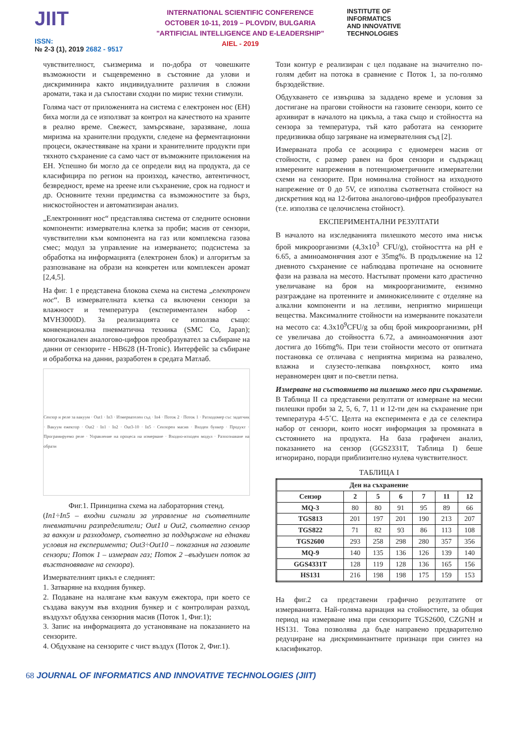JIIT
ISSN:
№ 2-3 (1), 2019 2682 - 9517
INTERNATIONAL SCIENTIFIC CONFERENCE
OCTOBER 10-11, 2019 – PLOVDIV, BULGARIA
"ARTIFICIAL INTELLIGENCE AND E-LEADERSHIP"
AIEL - 2019
INSTITUTE OF
INFORMATICS
AND INNOVATIVE
TECHNOLOGIES
чувствителност, съизмерима и по-добра от човешките възможности и същевременно в състояние да улови и дискриминира както индивидуалните различия в сложни аромати, така и да съпостави сходни по мирис техни стимули.
Голяма част от приложенията на система с електронен нос (ЕН) биха могли да се използват за контрол на качеството на храните в реално време. Свежест, замърсяване, заразяване, лоша миризма на хранителни продукти, следене на ферментационни процеси, окачествяване на храни и хранителните продукти при тяхното съхранение са само част от възможните приложения на ЕН. Успешно би могло да се определи вид на продукта, да се класифицира по регион на произход, качество, автентичност, безвредност, време на зреене или съхранение, срок на годност и др. Основните техни предимства са възможностите за бърз, нискостойностен и автоматизиран анализ.
„Електронният нос“ представлява система от следните основни компоненти: измервателна клетка за проби; масив от сензори, чувствителни към компонента на газ или комплексна газова смес; модул за управление на измерването; подсистема за обработка на информацията (електронен блок) и алгоритъм за разпознаване на образи на конкретен или комплексен аромат [2,4,5].
На фиг. 1 е представена блокова схема на система „електронен нос“. В измервателната клетка са включени сензори за влажност и температура (експериментален набор - MVH3000D). За реализацията се използва също: конвенционална пневматична техника (SMC Co, Japan); многоканален аналогово-цифров преобразувател за събиране на данни от сензорите - HB628 (H-Tronic). Интерфейс за събиране и обработка на данни, разработен в средата Матлаб.
Сензор и реле за вакуум · Out1 · In3 · Измервателен съд · In4 · Поток 2 · Поток 1 · Разходомер със задатчик · Вакуум ежектор · Out2 · In1 · In2 · Out3-10 · In5 · Сензорен масив · Входен бункер · Продукт · Програмируемо реле · Управление на процеса на измерване · Входно-изходен модул · Разпознаване на образи
Фиг.1. Принципна схема на лабораторния стенд.
(In1÷In5 – входни сигнали за управление на съответните пневматични разпределители; Out1 и Out2, съответно сензор за ваккум и разходомер, съответно за поддържане на еднакви условия на експеримента; Out3÷Out10 – показания на газовите сензори; Поток 1 – измерван газ; Поток 2 –въздушен поток за възстановяване на сензора).
Измервателният цикъл е следният:
1. Затваряне на входния бункер.
2. Подаване на налягане към вакуум ежектора, при което се създава вакуум във входния бункер и с контролиран разход, въздухът обдухва сензорния масив (Поток 1, Фиг.1);
3. Запис на информацията до установяване на показанието на сензорите.
4. Обдухване на сензорите с чист въздух (Поток 2, Фиг.1).
Този контур е реализиран с цел подаване на значително по-голям дебит на потока в сравнение с Поток 1, за по-голямо бързодействие.
Обдухването се извършва за зададено време и условия за достигане на прагови стойности на газовите сензори, които се архивират в началото на цикъла, а така също и стойността на сензора за температура, тъй като работата на сензорите предизвиква общо загряване на измервателния съд [2].
Измерваната проба се асоциира с едномерен масив от стойности, с размер равен на броя сензори и съдържащ измерените напрежения в потенциометричните измервателни схеми на сензорите. При номинална стойност на изходното напрежение от 0 до 5V, се използва съответната стойност на дискретния код на 12-битова аналогово-цифров преобразувател (т.е. използва се целочислена стойност).
ЕКСПЕРИМЕНТАЛНИ РЕЗУЛТАТИ
В началото на изследванията пилешкото месото има нисък брой микроорганизми (4,3x10<sup>3</sup> CFU/g), стойносттта на pH е 6.65, а аминоамонячния азот е 35mg%. В продължение на 12 дневното съхранение се наблюдава протичане на основните фази на развала на месото. Настъпват промени като драстично увеличаване на броя на микроорганизмите, ензимно разграждане на протеините и аминокиселините с отделяне на алкални компоненти и на летливи, неприятно миришещи вещества. Максималните стойности на измерваните показатели на месото са: 4.3x10<sup>9</sup>CFU/g за общ брой микроорганизми, pH се увеличава до стойността 6.72, а аминоамонячния азот достига до 166mg%. При тези стойности месото от опитната постановка се отличава с неприятна миризма на развалено, влажна и слузесто-лепкава повърхност, която има неравномерен цвят и по-светли петна.
Измерване на състоянието на пилешко месо при съхранение. В Таблица II са представени резултати от измерване на месни пилешки проби за 2, 5, 6, 7, 11 и 12-ти ден на съхранение при температура 4-5˚C. Целта на експеримента е да се селектира набор от сензори, които носят информация за промяната в състоянието на продукта. На база графичен анализ, показанието на сензор (GGS2331T, Таблица I) беше игнорирано, поради приблизително нулева чувствителност.
ТАБЛИЦА I
| Ден на съхранение | | | | | | |
| --- | --- | --- | --- | --- | --- | --- |
| Сензор | 2 | 5 | 6 | 7 | 11 | 12 |
| MQ-3 | 80 | 80 | 91 | 95 | 89 | 66 |
| TGS813 | 201 | 197 | 201 | 190 | 213 | 207 |
| TGS822 | 71 | 82 | 93 | 86 | 113 | 108 |
| TGS2600 | 293 | 258 | 298 | 280 | 357 | 356 |
| MQ-9 | 140 | 135 | 136 | 126 | 139 | 140 |
| GGS4331T | 128 | 119 | 128 | 136 | 165 | 156 |
| HS131 | 216 | 198 | 198 | 175 | 159 | 153 |
На фиг.2 са представени графично резултатите от измерванията. Най-голяма вариация на стойностите, за общия период на измерване има при сензорите TGS2600, CZGNH и HS131. Това позволява да бъде направено предварително редуциране на дискриминантните признаци при синтез на класификатор.
68 JOURNAL OF INFORMATICS AND INNOVATIVE TECHNOLOGIES (JIIT)